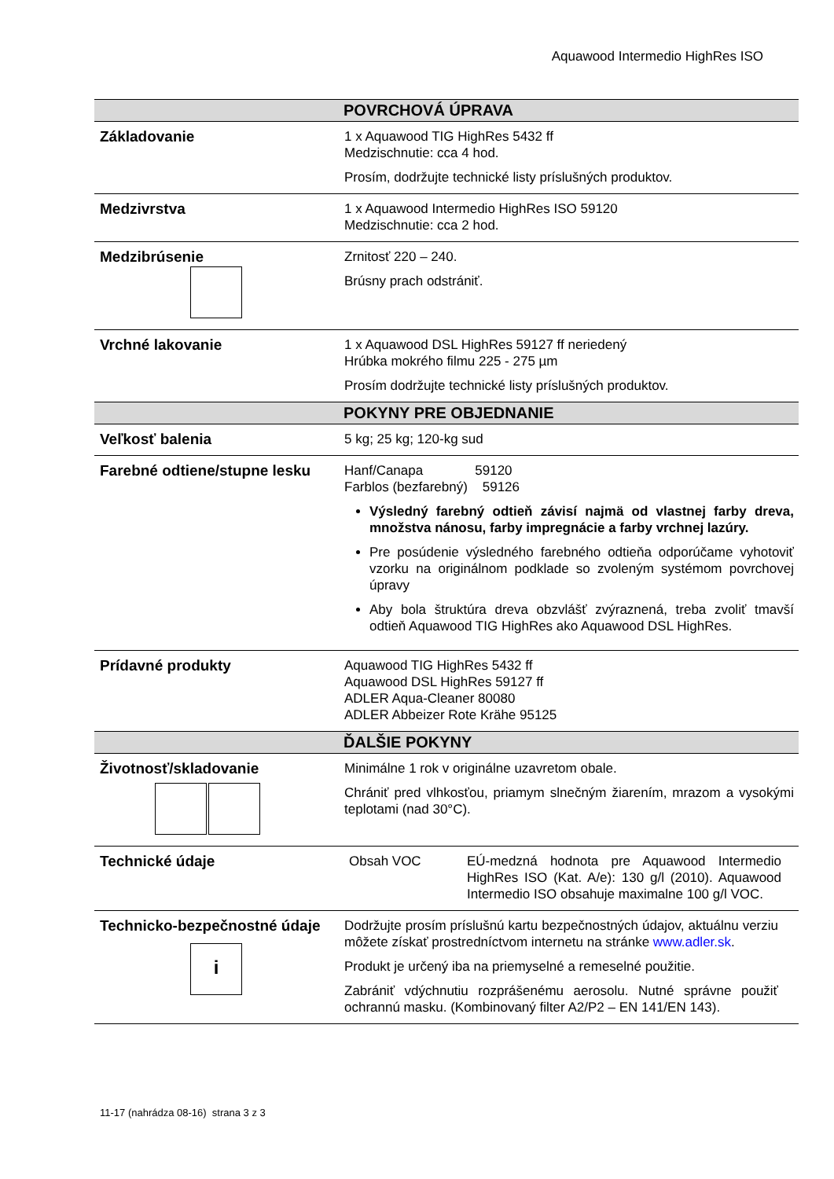Aquawood Intermedio HighRes ISO
| | POVRCHOVÁ ÚPRAVA |
| --- | --- |
| Základovanie | 1 x Aquawood TIG HighRes 5432 ff Medzischnutie: cca 4 hod. Prosím, dodržujte technické listy príslušných produktov. |
| Medzivrstva | 1 x Aquawood Intermedio HighRes ISO 59120 Medzischnutie: cca 2 hod. |
| Medzibrúsenie | Zrnitosť 220 – 240. Brúsny prach odstrániť. |
| Vrchné lakovanie | 1 x Aquawood DSL HighRes 59127 ff neriedený Hrúbka mokrého filmu 225 - 275 µm Prosím dodržujte technické listy príslušných produktov. |
| | POKYNY PRE OBJEDNANIE |
| Veľkosť balenia | 5 kg; 25 kg; 120-kg sud |
| Farebné odtiene/stupne lesku | Hanf/Canapa 59120 Farblos (bezfarebný) 59126 Výsledný farebný odtieň závisí najmä od vlastnej farby dreva, množstva nánosu, farby impregnácie a farby vrchnej lazúry. Pre posúdenie výsledného farebného odtieňa odporúčame vyhotoviť vzorku na originálnom podklade so zvoleným systémom povrchovej úpravy Aby bola štruktúra dreva obzvlášť zvýraznená, treba zvoliť tmavší odtieň Aquawood TIG HighRes ako Aquawood DSL HighRes. |
| Prídavné produkty | Aquawood TIG HighRes 5432 ff Aquawood DSL HighRes 59127 ff ADLER Aqua-Cleaner 80080 ADLER Abbeizer Rote Krähe 95125 |
| | ĎALŠIE POKYNY |
| Životnosť/skladovanie | Minimálne 1 rok v originálne uzavretom obale. Chrániť pred vlhkosťou, priamym slnečným žiarením, mrazom a vysokými teplotami (nad 30°C). |
| Technické údaje | Obsah VOC EÚ-medzná hodnota pre Aquawood Intermedio HighRes ISO (Kat. A/e): 130 g/l (2010). Aquawood Intermedio ISO obsahuje maximalne 100 g/l VOC. |
| Technicko-bezpečnostné údaje i | Dodržujte prosím príslušnú kartu bezpečnostných údajov, aktuálnu verziu môžete získať prostredníctvom internetu na stránke www.adler.sk . Produkt je určený iba na priemyselné a remeselné použitie. Zabrániť vdýchnutiu rozprášenému aerosolu. Nutné správne použiť ochrannú masku. (Kombinovaný filter A2/P2 – EN 141/EN 143). |
11-17 (nahrádza 08-16) strana 3 z 3